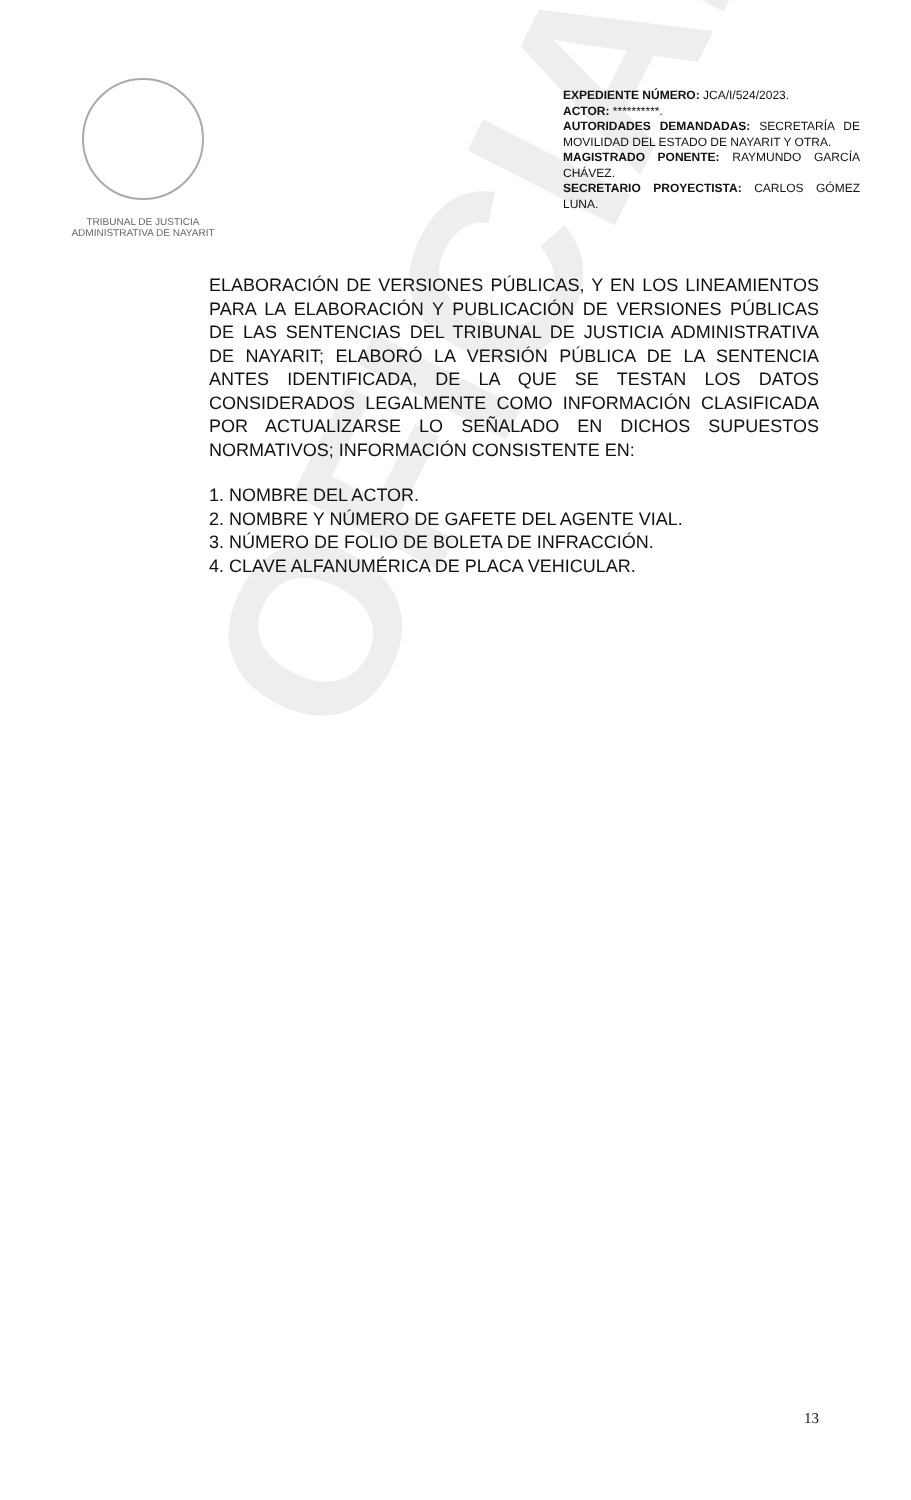OFICIAL
TRIBUNAL DE JUSTICIA
ADMINISTRATIVA DE NAYARIT
EXPEDIENTE NÚMERO: JCA/I/524/2023.
ACTOR: **********.
AUTORIDADES DEMANDADAS: SECRETARÍA DE MOVILIDAD DEL ESTADO DE NAYARIT Y OTRA.
MAGISTRADO PONENTE: RAYMUNDO GARCÍA CHÁVEZ.
SECRETARIO PROYECTISTA: CARLOS GÓMEZ LUNA.
ELABORACIÓN DE VERSIONES PÚBLICAS, Y EN LOS LINEAMIENTOS PARA LA ELABORACIÓN Y PUBLICACIÓN DE VERSIONES PÚBLICAS DE LAS SENTENCIAS DEL TRIBUNAL DE JUSTICIA ADMINISTRATIVA DE NAYARIT; ELABORÓ LA VERSIÓN PÚBLICA DE LA SENTENCIA ANTES IDENTIFICADA, DE LA QUE SE TESTAN LOS DATOS CONSIDERADOS LEGALMENTE COMO INFORMACIÓN CLASIFICADA POR ACTUALIZARSE LO SEÑALADO EN DICHOS SUPUESTOS NORMATIVOS; INFORMACIÓN CONSISTENTE EN:
1. NOMBRE DEL ACTOR.
2. NOMBRE Y NÚMERO DE GAFETE DEL AGENTE VIAL.
3. NÚMERO DE FOLIO DE BOLETA DE INFRACCIÓN.
4. CLAVE ALFANUMÉRICA DE PLACA VEHICULAR.
13